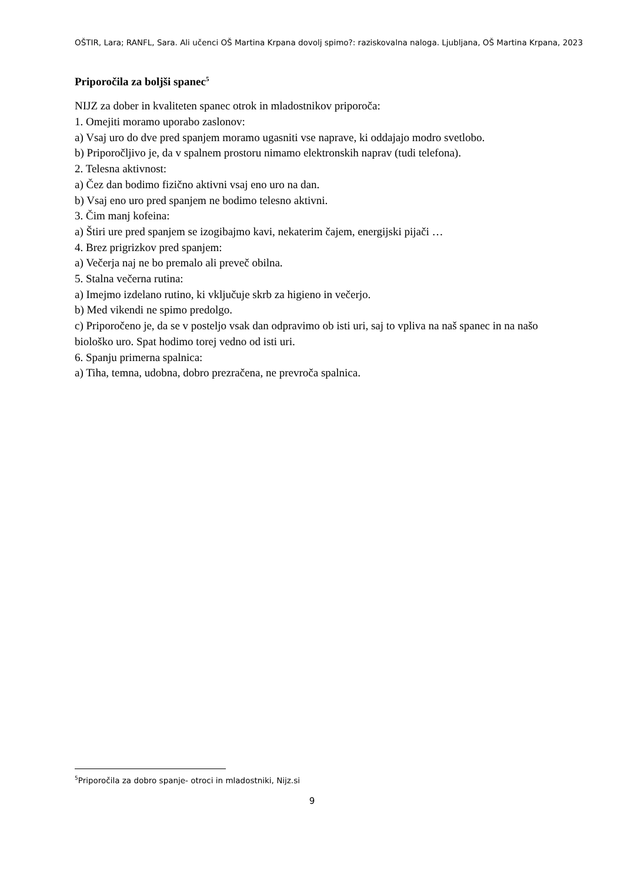OŠTIR, Lara; RANFL, Sara. Ali učenci OŠ Martina Krpana dovolj spimo?: raziskovalna naloga. Ljubljana, OŠ Martina Krpana, 2023
Priporočila za boljši spanec<sup>5</sup>
NIJZ za dober in kvaliteten spanec otrok in mladostnikov priporoča:
1. Omejiti moramo uporabo zaslonov:
a) Vsaj uro do dve pred spanjem moramo ugasniti vse naprave, ki oddajajo modro svetlobo.
b) Priporočljivo je, da v spalnem prostoru nimamo elektronskih naprav (tudi telefona).
2. Telesna aktivnost:
a) Čez dan bodimo fizično aktivni vsaj eno uro na dan.
b) Vsaj eno uro pred spanjem ne bodimo telesno aktivni.
3. Čim manj kofeina:
a) Štiri ure pred spanjem se izogibajmo kavi, nekaterim čajem, energijski pijači …
4. Brez prigrizkov pred spanjem:
a) Večerja naj ne bo premalo ali preveč obilna.
5. Stalna večerna rutina:
a) Imejmo izdelano rutino, ki vključuje skrb za higieno in večerjo.
b) Med vikendi ne spimo predolgo.
c) Priporočeno je, da se v posteljo vsak dan odpravimo ob isti uri, saj to vpliva na naš spanec in na našo biološko uro. Spat hodimo torej vedno od isti uri.
6. Spanju primerna spalnica:
a) Tiha, temna, udobna, dobro prezračena, ne prevroča spalnica.
<sup>5</sup> Priporočila za dobro spanje- otroci in mladostniki, Nijz.si
9